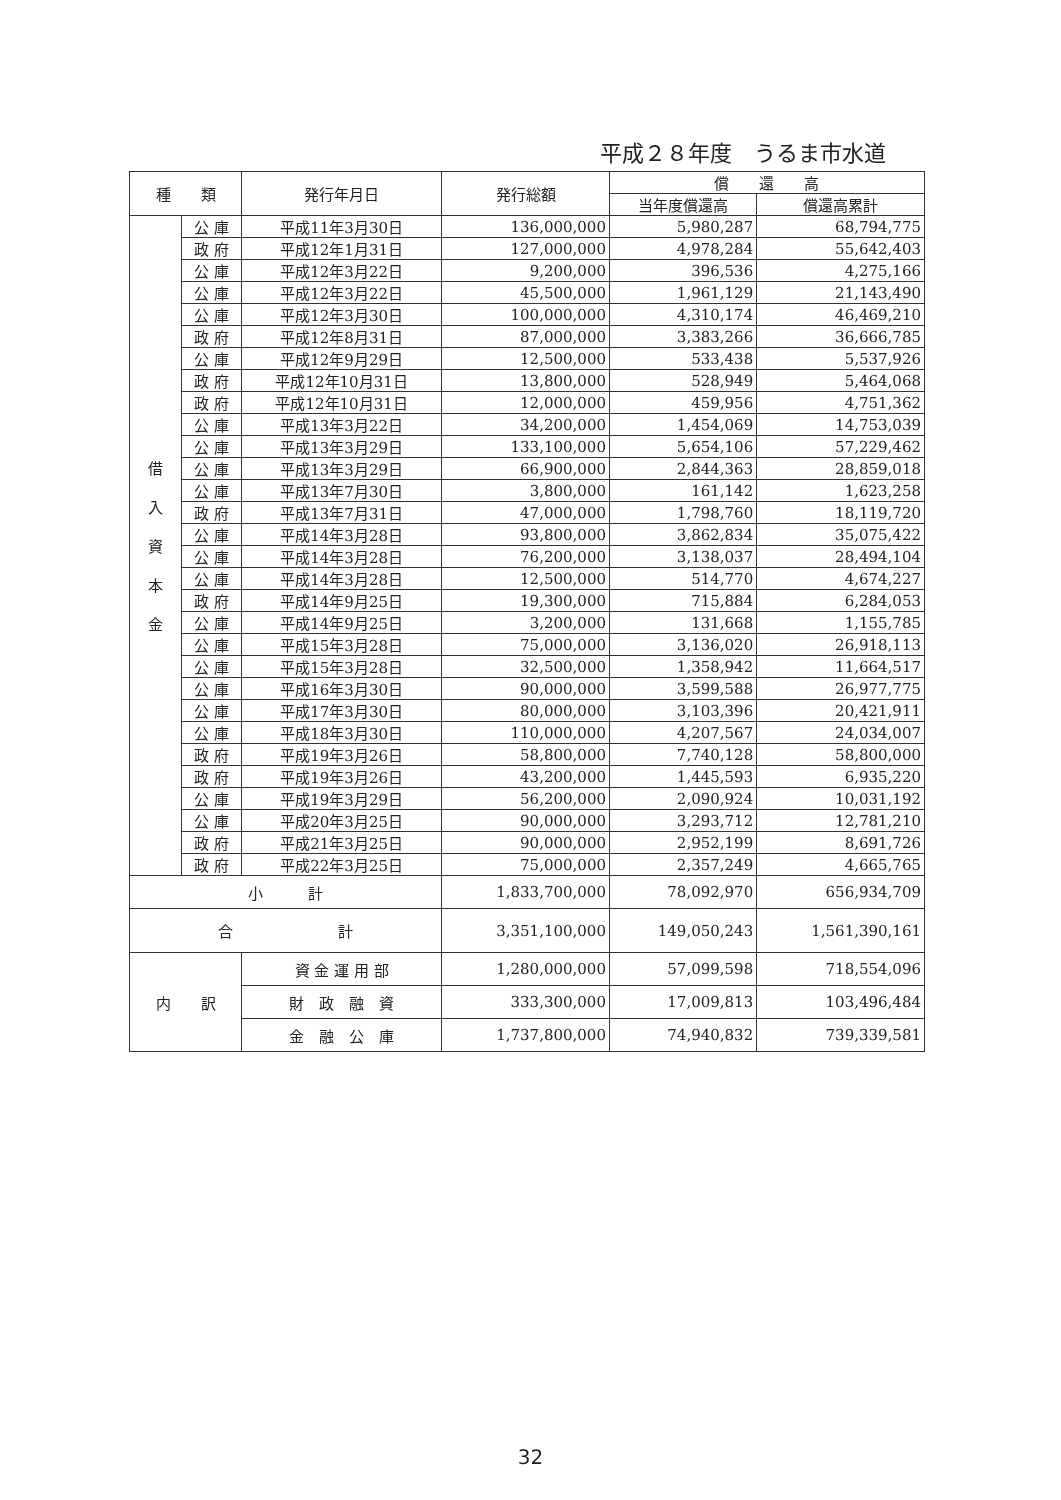平成２８年度　うるま市水道
| 種 類 | | 発行年月日 | 発行総額 | 償 還 高 | |
| --- | --- | --- | --- | --- | --- |
| | | | | 当年度償還高 | 償還高累計 |
| 借 入 資 本 金 | 公 庫 | 平成11年3月30日 | 136,000,000 | 5,980,287 | 68,794,775 |
| | 政 府 | 平成12年1月31日 | 127,000,000 | 4,978,284 | 55,642,403 |
| | 公 庫 | 平成12年3月22日 | 9,200,000 | 396,536 | 4,275,166 |
| | 公 庫 | 平成12年3月22日 | 45,500,000 | 1,961,129 | 21,143,490 |
| | 公 庫 | 平成12年3月30日 | 100,000,000 | 4,310,174 | 46,469,210 |
| | 政 府 | 平成12年8月31日 | 87,000,000 | 3,383,266 | 36,666,785 |
| | 公 庫 | 平成12年9月29日 | 12,500,000 | 533,438 | 5,537,926 |
| | 政 府 | 平成12年10月31日 | 13,800,000 | 528,949 | 5,464,068 |
| | 政 府 | 平成12年10月31日 | 12,000,000 | 459,956 | 4,751,362 |
| | 公 庫 | 平成13年3月22日 | 34,200,000 | 1,454,069 | 14,753,039 |
| | 公 庫 | 平成13年3月29日 | 133,100,000 | 5,654,106 | 57,229,462 |
| | 公 庫 | 平成13年3月29日 | 66,900,000 | 2,844,363 | 28,859,018 |
| | 公 庫 | 平成13年7月30日 | 3,800,000 | 161,142 | 1,623,258 |
| | 政 府 | 平成13年7月31日 | 47,000,000 | 1,798,760 | 18,119,720 |
| | 公 庫 | 平成14年3月28日 | 93,800,000 | 3,862,834 | 35,075,422 |
| | 公 庫 | 平成14年3月28日 | 76,200,000 | 3,138,037 | 28,494,104 |
| | 公 庫 | 平成14年3月28日 | 12,500,000 | 514,770 | 4,674,227 |
| | 政 府 | 平成14年9月25日 | 19,300,000 | 715,884 | 6,284,053 |
| | 公 庫 | 平成14年9月25日 | 3,200,000 | 131,668 | 1,155,785 |
| | 公 庫 | 平成15年3月28日 | 75,000,000 | 3,136,020 | 26,918,113 |
| | 公 庫 | 平成15年3月28日 | 32,500,000 | 1,358,942 | 11,664,517 |
| | 公 庫 | 平成16年3月30日 | 90,000,000 | 3,599,588 | 26,977,775 |
| | 公 庫 | 平成17年3月30日 | 80,000,000 | 3,103,396 | 20,421,911 |
| | 公 庫 | 平成18年3月30日 | 110,000,000 | 4,207,567 | 24,034,007 |
| | 政 府 | 平成19年3月26日 | 58,800,000 | 7,740,128 | 58,800,000 |
| | 政 府 | 平成19年3月26日 | 43,200,000 | 1,445,593 | 6,935,220 |
| | 公 庫 | 平成19年3月29日 | 56,200,000 | 2,090,924 | 10,031,192 |
| | 公 庫 | 平成20年3月25日 | 90,000,000 | 3,293,712 | 12,781,210 |
| | 政 府 | 平成21年3月25日 | 90,000,000 | 2,952,199 | 8,691,726 |
| | 政 府 | 平成22年3月25日 | 75,000,000 | 2,357,249 | 4,665,765 |
| 小 計 | | | 1,833,700,000 | 78,092,970 | 656,934,709 |
| 合 計 | | | 3,351,100,000 | 149,050,243 | 1,561,390,161 |
| 内 訳 | | 資 金 運 用 部 | 1,280,000,000 | 57,099,598 | 718,554,096 |
| | | 財 政 融 資 | 333,300,000 | 17,009,813 | 103,496,484 |
| | | 金 融 公 庫 | 1,737,800,000 | 74,940,832 | 739,339,581 |
32